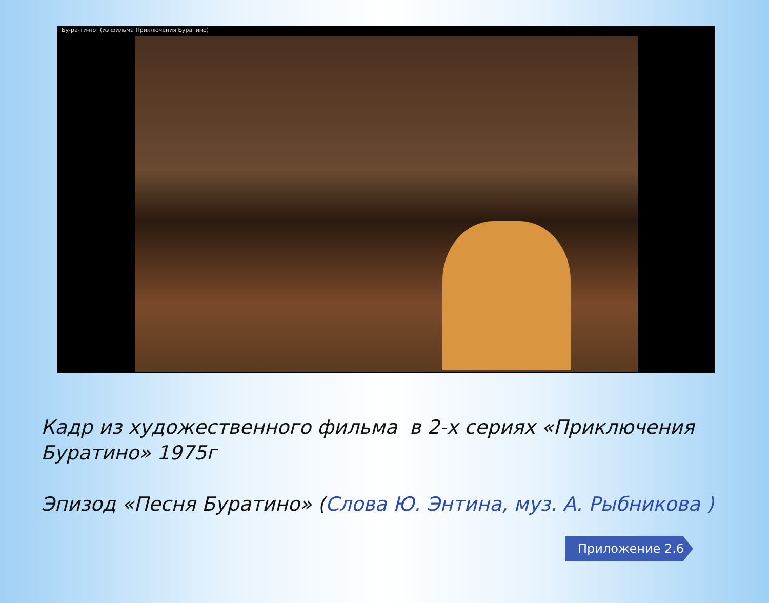Бу-ра-ти-но! (из фильма Приключения Буратино)
Кадр из художественного фильма в 2-х сериях «Приключения Буратино» 1975г
Эпизод «Песня Буратино» (Слова Ю. Энтина, муз. А. Рыбникова )
Приложение 2.6